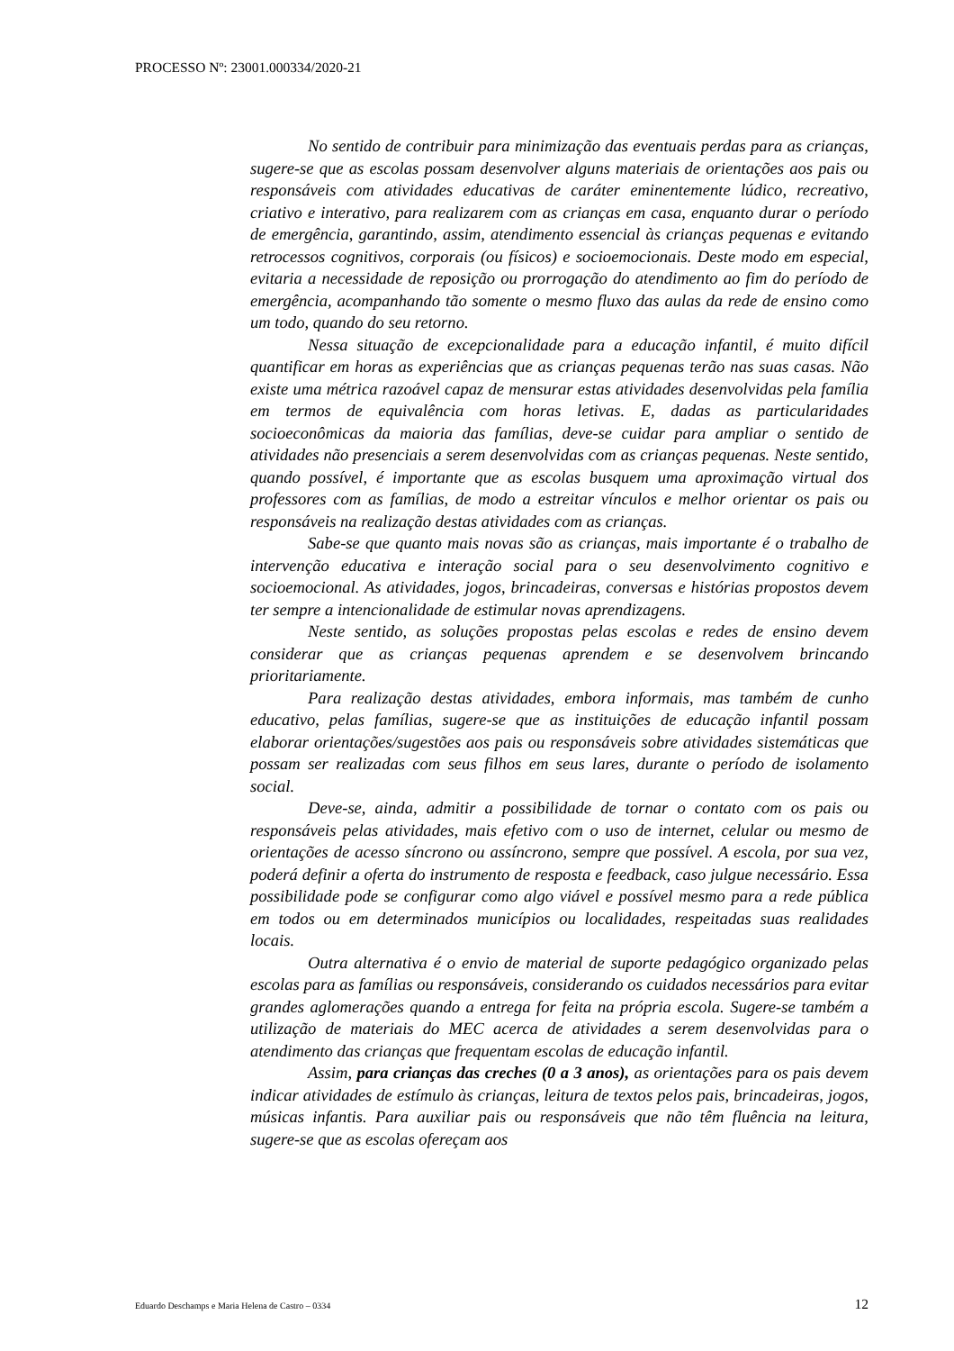PROCESSO Nº: 23001.000334/2020-21
No sentido de contribuir para minimização das eventuais perdas para as crianças, sugere-se que as escolas possam desenvolver alguns materiais de orientações aos pais ou responsáveis com atividades educativas de caráter eminentemente lúdico, recreativo, criativo e interativo, para realizarem com as crianças em casa, enquanto durar o período de emergência, garantindo, assim, atendimento essencial às crianças pequenas e evitando retrocessos cognitivos, corporais (ou físicos) e socioemocionais. Deste modo em especial, evitaria a necessidade de reposição ou prorrogação do atendimento ao fim do período de emergência, acompanhando tão somente o mesmo fluxo das aulas da rede de ensino como um todo, quando do seu retorno.
Nessa situação de excepcionalidade para a educação infantil, é muito difícil quantificar em horas as experiências que as crianças pequenas terão nas suas casas. Não existe uma métrica razoável capaz de mensurar estas atividades desenvolvidas pela família em termos de equivalência com horas letivas. E, dadas as particularidades socioeconômicas da maioria das famílias, deve-se cuidar para ampliar o sentido de atividades não presenciais a serem desenvolvidas com as crianças pequenas. Neste sentido, quando possível, é importante que as escolas busquem uma aproximação virtual dos professores com as famílias, de modo a estreitar vínculos e melhor orientar os pais ou responsáveis na realização destas atividades com as crianças.
Sabe-se que quanto mais novas são as crianças, mais importante é o trabalho de intervenção educativa e interação social para o seu desenvolvimento cognitivo e socioemocional. As atividades, jogos, brincadeiras, conversas e histórias propostos devem ter sempre a intencionalidade de estimular novas aprendizagens.
Neste sentido, as soluções propostas pelas escolas e redes de ensino devem considerar que as crianças pequenas aprendem e se desenvolvem brincando prioritariamente.
Para realização destas atividades, embora informais, mas também de cunho educativo, pelas famílias, sugere-se que as instituições de educação infantil possam elaborar orientações/sugestões aos pais ou responsáveis sobre atividades sistemáticas que possam ser realizadas com seus filhos em seus lares, durante o período de isolamento social.
Deve-se, ainda, admitir a possibilidade de tornar o contato com os pais ou responsáveis pelas atividades, mais efetivo com o uso de internet, celular ou mesmo de orientações de acesso síncrono ou assíncrono, sempre que possível. A escola, por sua vez, poderá definir a oferta do instrumento de resposta e feedback, caso julgue necessário. Essa possibilidade pode se configurar como algo viável e possível mesmo para a rede pública em todos ou em determinados municípios ou localidades, respeitadas suas realidades locais.
Outra alternativa é o envio de material de suporte pedagógico organizado pelas escolas para as famílias ou responsáveis, considerando os cuidados necessários para evitar grandes aglomerações quando a entrega for feita na própria escola. Sugere-se também a utilização de materiais do MEC acerca de atividades a serem desenvolvidas para o atendimento das crianças que frequentam escolas de educação infantil.
Assim, para crianças das creches (0 a 3 anos), as orientações para os pais devem indicar atividades de estímulo às crianças, leitura de textos pelos pais, brincadeiras, jogos, músicas infantis. Para auxiliar pais ou responsáveis que não têm fluência na leitura, sugere-se que as escolas ofereçam aos
Eduardo Deschamps e Maria Helena de Castro – 0334 12